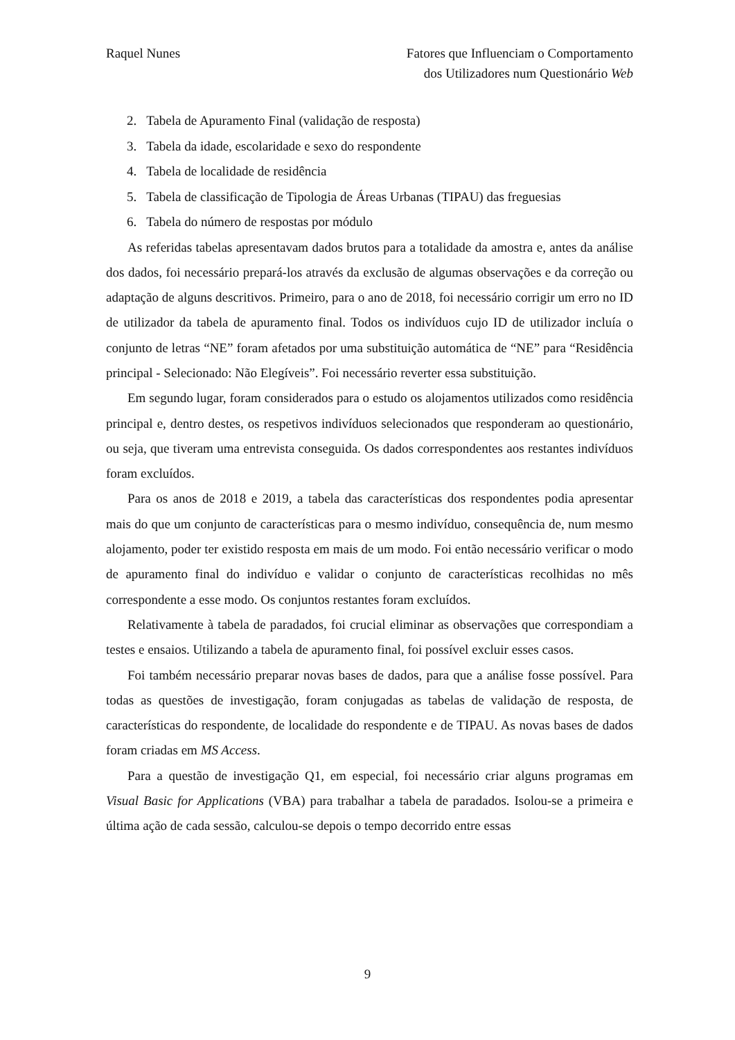Raquel Nunes Fatores que Influenciam o Comportamento
dos Utilizadores num Questionário Web
2. Tabela de Apuramento Final (validação de resposta)
3. Tabela da idade, escolaridade e sexo do respondente
4. Tabela de localidade de residência
5. Tabela de classificação de Tipologia de Áreas Urbanas (TIPAU) das freguesias
6. Tabela do número de respostas por módulo
As referidas tabelas apresentavam dados brutos para a totalidade da amostra e, antes da análise dos dados, foi necessário prepará-los através da exclusão de algumas observações e da correção ou adaptação de alguns descritivos. Primeiro, para o ano de 2018, foi necessário corrigir um erro no ID de utilizador da tabela de apuramento final. Todos os indivíduos cujo ID de utilizador incluía o conjunto de letras “NE” foram afetados por uma substituição automática de “NE” para “Residência principal - Selecionado: Não Elegíveis”. Foi necessário reverter essa substituição.
Em segundo lugar, foram considerados para o estudo os alojamentos utilizados como residência principal e, dentro destes, os respetivos indivíduos selecionados que responderam ao questionário, ou seja, que tiveram uma entrevista conseguida. Os dados correspondentes aos restantes indivíduos foram excluídos.
Para os anos de 2018 e 2019, a tabela das características dos respondentes podia apresentar mais do que um conjunto de características para o mesmo indivíduo, consequência de, num mesmo alojamento, poder ter existido resposta em mais de um modo. Foi então necessário verificar o modo de apuramento final do indivíduo e validar o conjunto de características recolhidas no mês correspondente a esse modo. Os conjuntos restantes foram excluídos.
Relativamente à tabela de paradados, foi crucial eliminar as observações que correspondiam a testes e ensaios. Utilizando a tabela de apuramento final, foi possível excluir esses casos.
Foi também necessário preparar novas bases de dados, para que a análise fosse possível. Para todas as questões de investigação, foram conjugadas as tabelas de validação de resposta, de características do respondente, de localidade do respondente e de TIPAU. As novas bases de dados foram criadas em MS Access.
Para a questão de investigação Q1, em especial, foi necessário criar alguns programas em Visual Basic for Applications (VBA) para trabalhar a tabela de paradados. Isolou-se a primeira e última ação de cada sessão, calculou-se depois o tempo decorrido entre essas
9